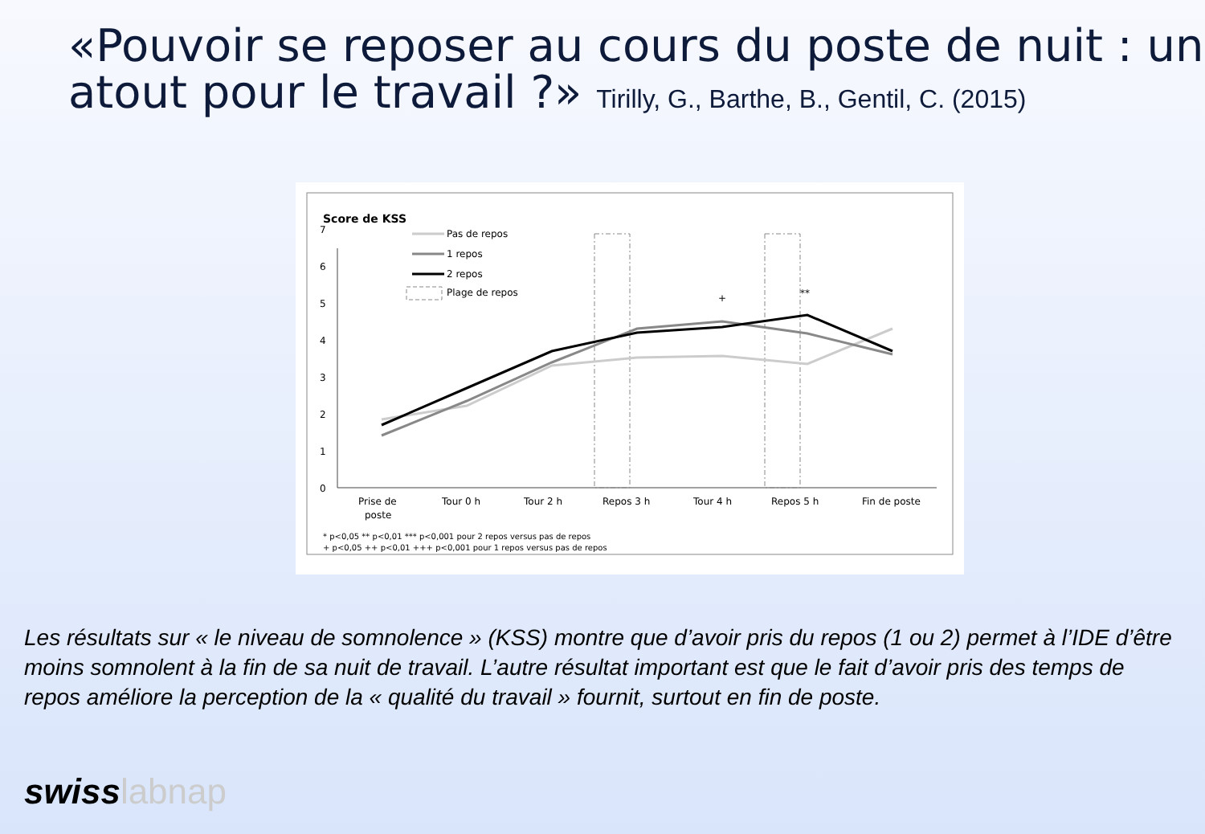«Pouvoir se reposer au cours du poste de nuit : un atout pour le travail ?» Tirilly, G., Barthe, B., Gentil, C. (2015)
Score de KSS
0
1
2
3
4
5
6
7
Pas de repos
1 repos
2 repos
Plage de repos
+
**
Prise de
poste
Tour 0 h
Tour 2 h
Repos 3 h
Tour 4 h
Repos 5 h
Fin de poste
* p<0,05 ** p<0,01 *** p<0,001 pour 2 repos versus pas de repos
+ p<0,05 ++ p<0,01 +++ p<0,001 pour 1 repos versus pas de repos
Les résultats sur « le niveau de somnolence » (KSS) montre que d’avoir pris du repos (1 ou 2) permet à l’IDE d’être moins somnolent à la fin de sa nuit de travail. L’autre résultat important est que le fait d’avoir pris des temps de repos améliore la perception de la « qualité du travail » fournit, surtout en fin de poste.
swisslabnap